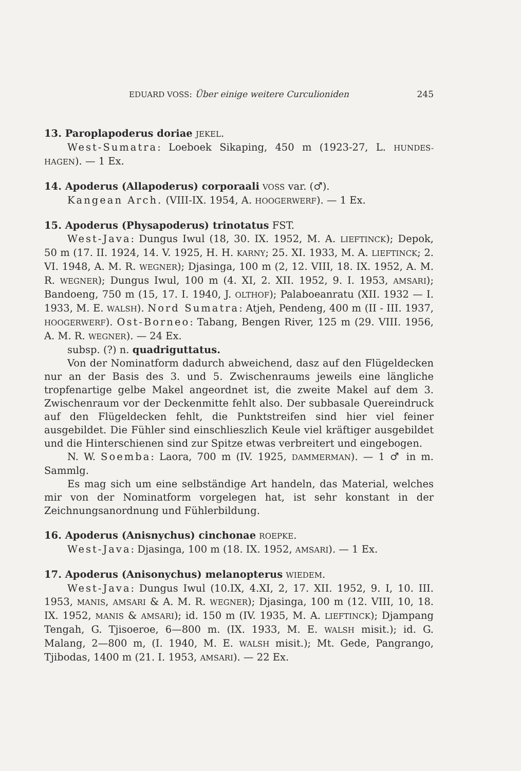EDUARD VOSS: Über einige weitere Curculioniden 245
13. Paroplapoderus doriae JEKEL.
West-Sumatra: Loeboek Sikaping, 450 m (1923-27, L. HUNDES-HAGEN). — 1 Ex.
14. Apoderus (Allapoderus) corporaali VOSS var. (♂).
Kangean Arch. (VIII-IX. 1954, A. HOOGERWERF). — 1 Ex.
15. Apoderus (Physapoderus) trinotatus FST.
West-Java: Dungus Iwul (18, 30. IX. 1952, M. A. LIEFTINCK); Depok, 50 m (17. II. 1924, 14. V. 1925, H. H. KARNY; 25. XI. 1933, M. A. LIEFTINCK; 2. VI. 1948, A. M. R. WEGNER); Djasinga, 100 m (2, 12. VIII, 18. IX. 1952, A. M. R. WEGNER); Dungus Iwul, 100 m (4. XI, 2. XII. 1952, 9. I. 1953, AMSARI); Bandoeng, 750 m (15, 17. I. 1940, J. OLTHOF); Palaboeanratu (XII. 1932 — I. 1933, M. E. WALSH). Nord Sumatra: Atjeh, Pendeng, 400 m (II - III. 1937, HOOGERWERF). Ost-Borneo: Tabang, Bengen River, 125 m (29. VIII. 1956, A. M. R. WEGNER). — 24 Ex.
subsp. (?) n. quadriguttatus.
Von der Nominatform dadurch abweichend, dasz auf den Flügeldecken nur an der Basis des 3. und 5. Zwischenraums jeweils eine längliche tropfenartige gelbe Makel angeordnet ist, die zweite Makel auf dem 3. Zwischenraum vor der Deckenmitte fehlt also. Der subbasale Quereindruck auf den Flügeldecken fehlt, die Punktstreifen sind hier viel feiner ausgebildet. Die Fühler sind einschlieszlich Keule viel kräftiger ausgebildet und die Hinterschienen sind zur Spitze etwas verbreitert und eingebogen.
N. W. Soemba: Laora, 700 m (IV. 1925, DAMMERMAN). — 1 ♂ in m. Sammlg.
Es mag sich um eine selbständige Art handeln, das Material, welches mir von der Nominatform vorgelegen hat, ist sehr konstant in der Zeichnungsanordnung und Fühlerbildung.
16. Apoderus (Anisnychus) cinchonae ROEPKE.
West-Java: Djasinga, 100 m (18. IX. 1952, AMSARI). — 1 Ex.
17. Apoderus (Anisonychus) melanopterus WIEDEM.
West-Java: Dungus Iwul (10.IX, 4.XI, 2, 17. XII. 1952, 9. I, 10. III. 1953, MANIS, AMSARI & A. M. R. WEGNER); Djasinga, 100 m (12. VIII, 10, 18. IX. 1952, MANIS & AMSARI); id. 150 m (IV. 1935, M. A. LIEFTINCK); Djampang Tengah, G. Tjisoeroe, 6—800 m. (IX. 1933, M. E. WALSH misit.); id. G. Malang, 2—800 m, (I. 1940, M. E. WALSH misit.); Mt. Gede, Pangrango, Tjibodas, 1400 m (21. I. 1953, AMSARI). — 22 Ex.